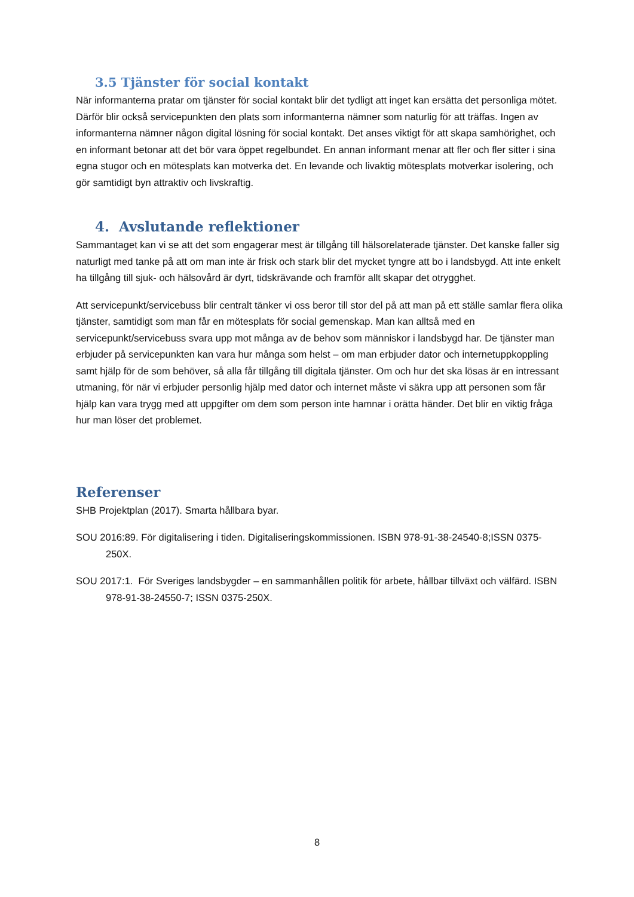3.5 Tjänster för social kontakt
När informanterna pratar om tjänster för social kontakt blir det tydligt att inget kan ersätta det personliga mötet. Därför blir också servicepunkten den plats som informanterna nämner som naturlig för att träffas. Ingen av informanterna nämner någon digital lösning för social kontakt. Det anses viktigt för att skapa samhörighet, och en informant betonar att det bör vara öppet regelbundet. En annan informant menar att fler och fler sitter i sina egna stugor och en mötesplats kan motverka det. En levande och livaktig mötesplats motverkar isolering, och gör samtidigt byn attraktiv och livskraftig.
4. Avslutande reflektioner
Sammantaget kan vi se att det som engagerar mest är tillgång till hälsorelaterade tjänster. Det kanske faller sig naturligt med tanke på att om man inte är frisk och stark blir det mycket tyngre att bo i landsbygd. Att inte enkelt ha tillgång till sjuk- och hälsovård är dyrt, tidskrävande och framför allt skapar det otrygghet.
Att servicepunkt/servicebuss blir centralt tänker vi oss beror till stor del på att man på ett ställe samlar flera olika tjänster, samtidigt som man får en mötesplats för social gemenskap. Man kan alltså med en servicepunkt/servicebuss svara upp mot många av de behov som människor i landsbygd har. De tjänster man erbjuder på servicepunkten kan vara hur många som helst – om man erbjuder dator och internetuppkoppling samt hjälp för de som behöver, så alla får tillgång till digitala tjänster. Om och hur det ska lösas är en intressant utmaning, för när vi erbjuder personlig hjälp med dator och internet måste vi säkra upp att personen som får hjälp kan vara trygg med att uppgifter om dem som person inte hamnar i orätta händer. Det blir en viktig fråga hur man löser det problemet.
Referenser
SHB Projektplan (2017). Smarta hållbara byar.
SOU 2016:89. För digitalisering i tiden. Digitaliseringskommissionen. ISBN 978-91-38-24540-8;ISSN 0375-250X.
SOU 2017:1. För Sveriges landsbygder – en sammanhållen politik för arbete, hållbar tillväxt och välfärd. ISBN 978-91-38-24550-7; ISSN 0375-250X.
8